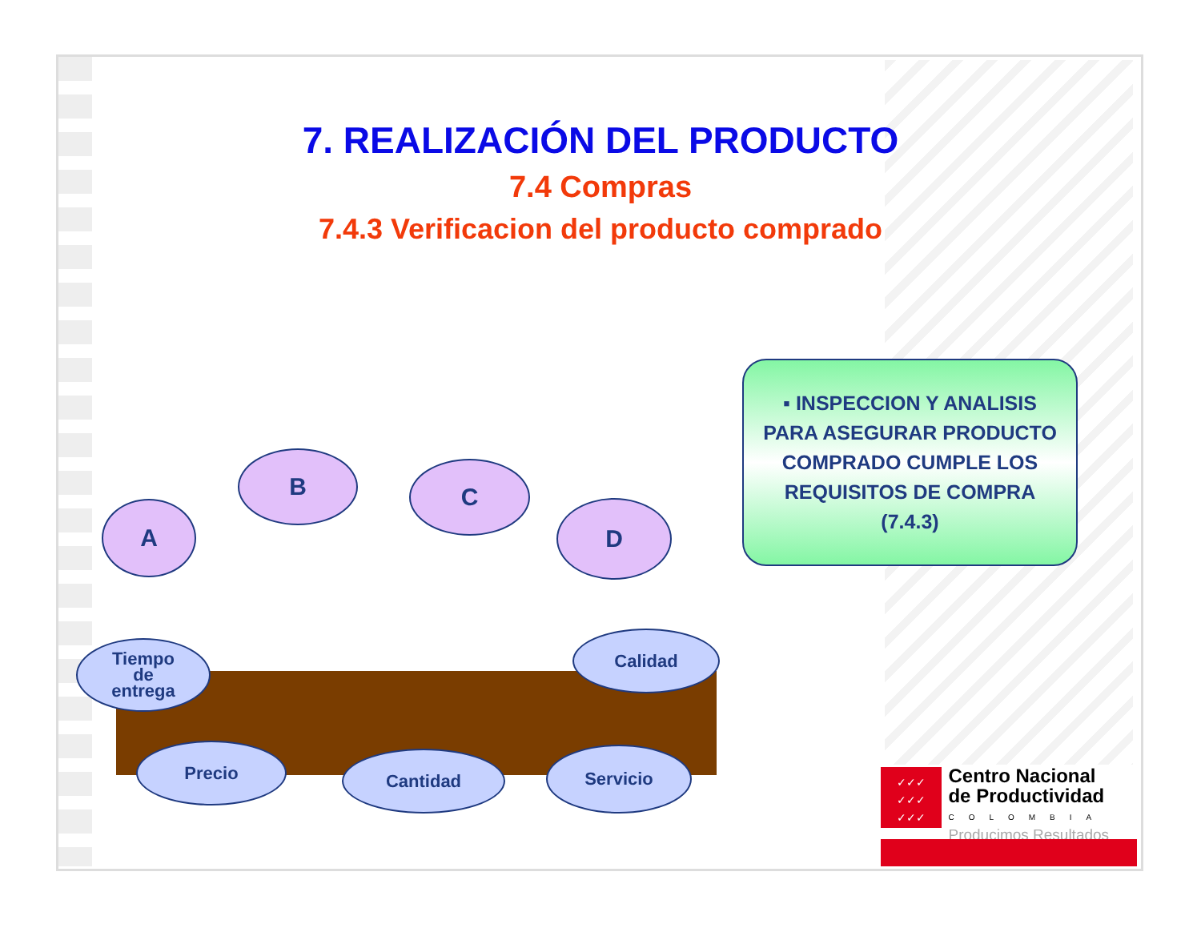7. REALIZACIÓN DEL PRODUCTO
7.4 Compras
7.4.3 Verificacion del producto comprado
▪ INSPECCION Y ANALISIS
PARA ASEGURAR PRODUCTO
COMPRADO CUMPLE LOS
REQUISITOS DE COMPRA
(7.4.3)
A
B C
D
Tiempo
de
entrega
Calidad
Precio Cantidad Servicio
✓✓✓
✓✓✓
✓✓✓ Centro Nacional
de Productividad
COLOMBIA
Producimos Resultados